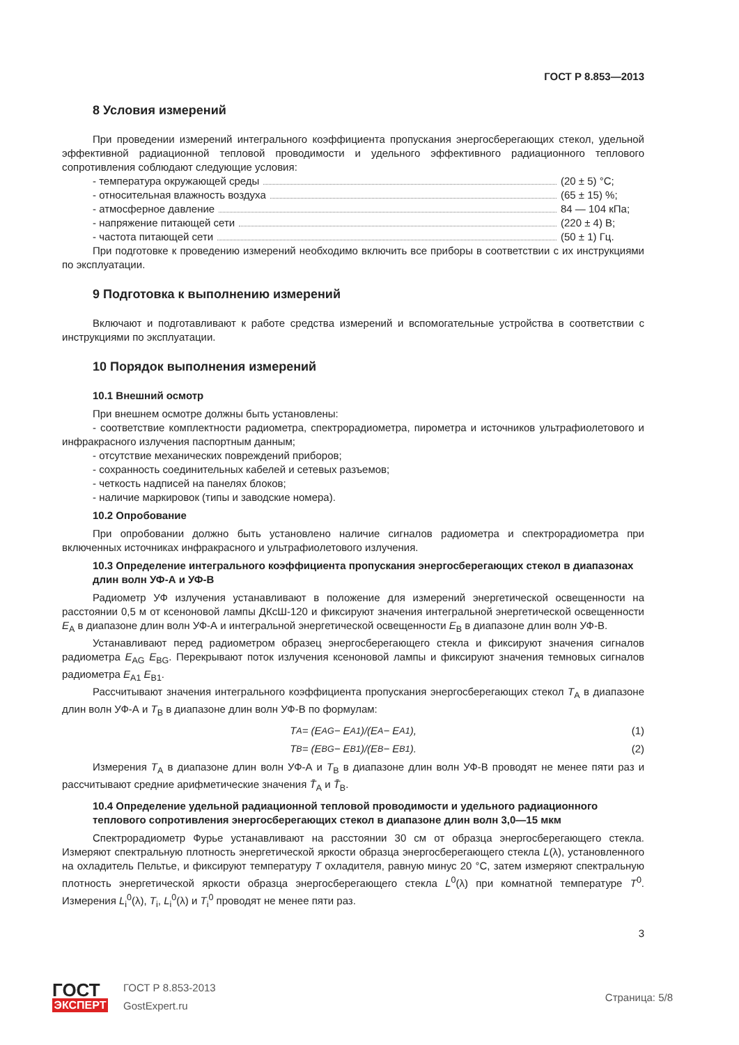ГОСТ Р 8.853—2013
8 Условия измерений
При проведении измерений интегрального коэффициента пропускания энергосберегающих стекол, удельной эффективной радиационной тепловой проводимости и удельного эффективного радиационного теплового сопротивления соблюдают следующие условия:
- температура окружающей среды (20 ± 5) °С;
- относительная влажность воздуха (65 ± 15) %;
- атмосферное давление 84 — 104 кПа;
- напряжение питающей сети (220 ± 4) В;
- частота питающей сети (50 ± 1) Гц.
При подготовке к проведению измерений необходимо включить все приборы в соответствии с их инструкциями по эксплуатации.
9 Подготовка к выполнению измерений
Включают и подготавливают к работе средства измерений и вспомогательные устройства в соответствии с инструкциями по эксплуатации.
10 Порядок выполнения измерений
10.1 Внешний осмотр
При внешнем осмотре должны быть установлены:
- соответствие комплектности радиометра, спектрорадиометра, пирометра и источников ультрафиолетового и инфракрасного излучения паспортным данным;
- отсутствие механических повреждений приборов;
- сохранность соединительных кабелей и сетевых разъемов;
- четкость надписей на панелях блоков;
- наличие маркировок (типы и заводские номера).
10.2 Опробование
При опробовании должно быть установлено наличие сигналов радиометра и спектрорадиометра при включенных источниках инфракрасного и ультрафиолетового излучения.
10.3 Определение интегрального коэффициента пропускания энергосберегающих стекол в диапазонах длин волн УФ-А и УФ-В
Радиометр УФ излучения устанавливают в положение для измерений энергетической освещенности на расстоянии 0,5 м от ксеноновой лампы ДКсШ-120 и фиксируют значения интегральной энергетической освещенности E<sub>A</sub> в диапазоне длин волн УФ-А и интегральной энергетической освещенности E<sub>B</sub> в диапазоне длин волн УФ-В.
Устанавливают перед радиометром образец энергосберегающего стекла и фиксируют значения сигналов радиометра E<sub>AG</sub> E<sub>BG</sub>. Перекрывают поток излучения ксеноновой лампы и фиксируют значения темновых сигналов радиометра E<sub>A1</sub> E<sub>B1</sub>.
Рассчитывают значения интегрального коэффициента пропускания энергосберегающих стекол T<sub>A</sub> в диапазоне длин волн УФ-А и T<sub>B</sub> в диапазоне длин волн УФ-В по формулам:
T<sub>A</sub> = (E<sub>AG</sub> − E<sub>A1</sub>)/(E<sub>A</sub> − E<sub>A1</sub>), (1)
T<sub>B</sub> = (E<sub>BG</sub> − E<sub>B1</sub>)/(E<sub>B</sub> − E<sub>B1</sub>). (2)
Измерения T<sub>A</sub> в диапазоне длин волн УФ-А и T<sub>B</sub> в диапазоне длин волн УФ-В проводят не менее пяти раз и рассчитывают средние арифметические значения T̄<sub>A</sub> и T̄<sub>B</sub>.
10.4 Определение удельной радиационной тепловой проводимости и удельного радиационного теплового сопротивления энергосберегающих стекол в диапазоне длин волн 3,0—15 мкм
Спектрорадиометр Фурье устанавливают на расстоянии 30 см от образца энергосберегающего стекла. Измеряют спектральную плотность энергетической яркости образца энергосберегающего стекла L(λ), установленного на охладитель Пельтье, и фиксируют температуру T охладителя, равную минус 20 °С, затем измеряют спектральную плотность энергетической яркости образца энергосберегающего стекла L<sup>0</sup>(λ) при комнатной температуре T<sup>0</sup>. Измерения L<sub>i</sub><sup>0</sup>(λ), T<sub>i</sub>, L<sub>i</sub><sup>0</sup>(λ) и T<sub>i</sub><sup>0</sup> проводят не менее пяти раз.
3
ГОСТ
ЭКСПЕРТ
ГОСТ Р 8.853-2013
GostExpert.ru
Страница: 5/8